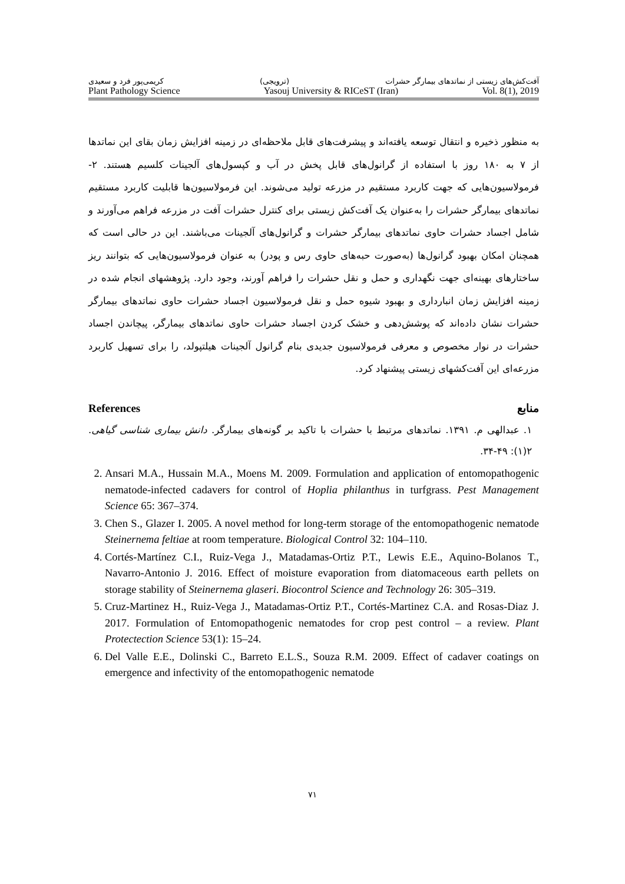کریمی‌پور فرد و سعیدی (ترویجی) آفت‌کش‌های زیستی از نماتدهای بیمارگر حشرات
Plant Pathology Science Yasouj University & RICeST (Iran) Vol. 8(1), 2019
به منظور ذخیره و انتقال توسعه یافته‌اند و پیشرفت‌های قابل ملاحظه‌ای در زمینه افزایش زمان بقای این نماتدها از ۷ به ۱۸۰ روز با استفاده از گرانول‌های قابل پخش در آب و کپسول‌های آلجینات کلسیم هستند. ۲- فرمولاسیون‌هایی که جهت کاربرد مستقیم در مزرعه تولید می‌شوند. این فرمولاسیون‌ها قابلیت کاربرد مستقیم نماتدهای بیمارگر حشرات را به‌عنوان یک آفت‌کش زیستی برای کنترل حشرات آفت در مزرعه فراهم می‌آورند و شامل اجساد حشرات حاوی نماتدهای بیمارگر حشرات و گرانول‌های آلجینات می‌باشند. این در حالی است که همچنان امکان بهبود گرانول‌ها (به‌صورت حبه‌های حاوی رس و پودر) به عنوان فرمولاسیون‌هایی که بتوانند ریز ساختارهای بهینه‌ای جهت نگهداری و حمل و نقل حشرات را فراهم آورند، وجود دارد. پژوهشهای انجام شده در زمینه افزایش زمان انبارداری و بهبود شیوه حمل و نقل فرمولاسیون اجساد حشرات حاوی نماتدهای بیمارگر حشرات نشان داده‌اند که پوشش‌دهی و خشک کردن اجساد حشرات حاوی نماتدهای بیمارگر، پیچاندن اجساد حشرات در نوار مخصوص و معرفی فرمولاسیون جدیدی بنام گرانول آلجینات هیلتپولد، را برای تسهیل کاربرد مزرعه‌ای این آفت‌کشهای زیستی پیشنهاد کرد.
References منابع
۱. عبدالهی م. ۱۳۹۱. نماتدهای مرتبط با حشرات با تاکید بر گونه‌های بیمارگر. دانش بیماری شناسی گیاهی. ۲(۱): ۴۹-۳۴.
2. Ansari M.A., Hussain M.A., Moens M. 2009. Formulation and application of entomopathogenic nematode-infected cadavers for control of Hoplia philanthus in turfgrass. Pest Management Science 65: 367–374.
3. Chen S., Glazer I. 2005. A novel method for long-term storage of the entomopathogenic nematode Steinernema feltiae at room temperature. Biological Control 32: 104–110.
4. Cortés-Martínez C.I., Ruiz-Vega J., Matadamas-Ortiz P.T., Lewis E.E., Aquino-Bolanos T., Navarro-Antonio J. 2016. Effect of moisture evaporation from diatomaceous earth pellets on storage stability of Steinernema glaseri. Biocontrol Science and Technology 26: 305–319.
5. Cruz-Martinez H., Ruiz-Vega J., Matadamas-Ortiz P.T., Cortés-Martinez C.A. and Rosas-Diaz J. 2017. Formulation of Entomopathogenic nematodes for crop pest control – a review. Plant Protectection Science 53(1): 15–24.
6. Del Valle E.E., Dolinski C., Barreto E.L.S., Souza R.M. 2009. Effect of cadaver coatings on emergence and infectivity of the entomopathogenic nematode
۷۱